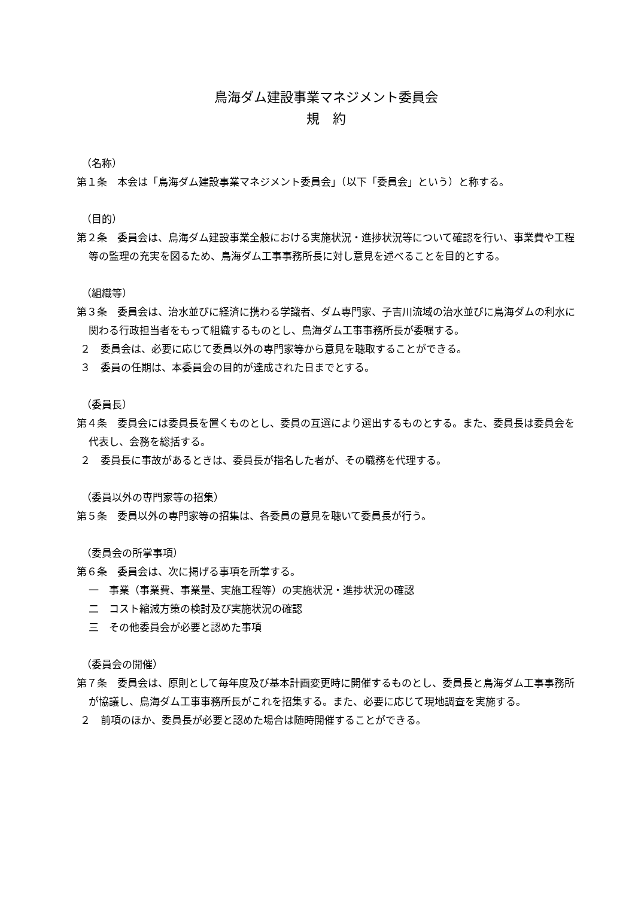鳥海ダム建設事業マネジメント委員会
規　約
（名称）
第１条　本会は「鳥海ダム建設事業マネジメント委員会」（以下「委員会」という）と称する。
（目的）
第２条　委員会は、鳥海ダム建設事業全般における実施状況・進捗状況等について確認を行い、事業費や工程等の監理の充実を図るため、鳥海ダム工事事務所長に対し意見を述べることを目的とする。
（組織等）
第３条　委員会は、治水並びに経済に携わる学識者、ダム専門家、子吉川流域の治水並びに鳥海ダムの利水に関わる行政担当者をもって組織するものとし、鳥海ダム工事事務所長が委嘱する。
２　委員会は、必要に応じて委員以外の専門家等から意見を聴取することができる。
３　委員の任期は、本委員会の目的が達成された日までとする。
（委員長）
第４条　委員会には委員長を置くものとし、委員の互選により選出するものとする。また、委員長は委員会を代表し、会務を総括する。
２　委員長に事故があるときは、委員長が指名した者が、その職務を代理する。
（委員以外の専門家等の招集）
第５条　委員以外の専門家等の招集は、各委員の意見を聴いて委員長が行う。
（委員会の所掌事項）
第６条　委員会は、次に掲げる事項を所掌する。
一　事業（事業費、事業量、実施工程等）の実施状況・進捗状況の確認
二　コスト縮減方策の検討及び実施状況の確認
三　その他委員会が必要と認めた事項
（委員会の開催）
第７条　委員会は、原則として毎年度及び基本計画変更時に開催するものとし、委員長と鳥海ダム工事事務所が協議し、鳥海ダム工事事務所長がこれを招集する。また、必要に応じて現地調査を実施する。
２　前項のほか、委員長が必要と認めた場合は随時開催することができる。